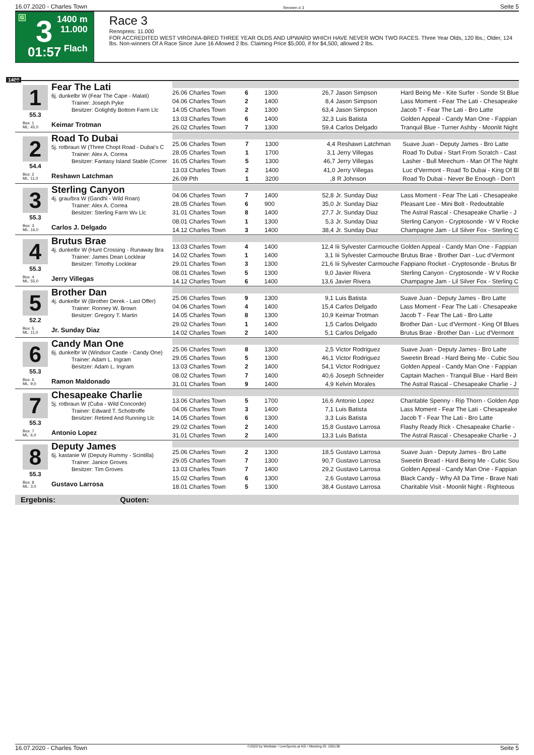16.07.2020 - Charles Town Rennen # 3 Seite 5
G 3
01:57
1400 m
11.000
Flach
Race 3
Rennpreis: 11.000
FOR ACCREDITED WEST VIRGINIA-BRED THREE YEAR OLDS AND UPWARD WHICH HAVE NEVER WON TWO RACES. Three Year Olds, 120 lbs.; Older, 124 lbs. Non-winners Of A Race Since June 16 Allowed 2 lbs. Claiming Price $5,000, if for $4,500, allowed 2 lbs.
1400
1
55.3
Box: 1
ML: 45,0
Fear The Lati
6j. dunkelbr W (Fear The Cape - Malati)
Trainer: Joseph Pyke
Besitzer: Golightly Bottom Farm Llc
Keimar Trotman
| 26.06 Charles Town | 6 | 1300 | 26,7 | Jason Simpson | Hard Being Me - Kite Surfer - Sonde St Blue |
| 04.06 Charles Town | 2 | 1400 | 8,4 | Jason Simpson | Lass Moment - Fear The Lati - Chesapeake |
| 14.05 Charles Town | 2 | 1300 | 63,4 | Jason Simpson | Jacob T - Fear The Lati - Bro Latte |
| 13.03 Charles Town | 6 | 1400 | 32,3 | Luis Batista | Golden Appeal - Candy Man One - Fappian |
| 26.02 Charles Town | 7 | 1300 | 59,4 | Carlos Delgado | Tranquil Blue - Turner Ashby - Moonlit Night |
2
54.4
Box: 2
ML: 11,0
Road To Dubai
5j. rotbraun W (Three Chopt Road - Dubai's C
Trainer: Alex A. Correa
Besitzer: Fantasy Island Stable (Correr
Reshawn Latchman
| 25.06 Charles Town | 7 | 1300 | 4,4 | Reshawn Latchman | Suave Juan - Deputy James - Bro Latte |
| 28.05 Charles Town | 1 | 1700 | 3,1 | Jerry Villegas | Road To Dubai - Start From Scratch - Cast |
| 16.05 Charles Town | 5 | 1300 | 46,7 | Jerry Villegas | Lasher - Bull Meechum - Man Of The Night |
| 13.03 Charles Town | 2 | 1400 | 41,0 | Jerry Villegas | Luc d'Vermont - Road To Dubai - King Of Bl |
| 26.09 Pth | 1 | 3200 | ,8 | R Johnson | Road To Dubai - Never Be Enough - Don't |
3
55.3
Box: 3
ML: 16,0
Sterling Canyon
4j. grau/bra W (Gandhi - Wild Roan)
Trainer: Alex A. Correa
Besitzer: Sterling Farm Wv Llc
Carlos J. Delgado
| 04.06 Charles Town | 7 | 1400 | 52,8 | Jr. Sunday Diaz | Lass Moment - Fear The Lati - Chesapeake |
| 28.05 Charles Town | 6 | 900 | 35,0 | Jr. Sunday Diaz | Pleasant Lee - Mini Bolt - Redoubtable |
| 31.01 Charles Town | 8 | 1400 | 27,7 | Jr. Sunday Diaz | The Astral Rascal - Chesapeake Charlie - J |
| 08.01 Charles Town | 1 | 1300 | 5,3 | Jr. Sunday Diaz | Sterling Canyon - Cryptosonde - W V Rocke |
| 14.12 Charles Town | 3 | 1400 | 38,4 | Jr. Sunday Diaz | Champagne Jam - Lil Silver Fox - Sterling C |
4
55.3
Box: 4
ML: 55,0
Brutus Brae
4j. dunkelbr W (Hunt Crossing - Runaway Bra
Trainer: James Dean Locklear
Besitzer: Timothy Locklear
Jerry Villegas
| 13.03 Charles Town | 4 | 1400 | 12,4 | Iii Sylvester Carmouche | Golden Appeal - Candy Man One - Fappian |
| 14.02 Charles Town | 1 | 1400 | 3,1 | Iii Sylvester Carmouche | Brutus Brae - Brother Dan - Luc d'Vermont |
| 29.01 Charles Town | 3 | 1300 | 21,6 | Iii Sylvester Carmouche | Fappiano Rocket - Cryptosonde - Brutus Br |
| 08.01 Charles Town | 5 | 1300 | 9,0 | Javier Rivera | Sterling Canyon - Cryptosonde - W V Rocke |
| 14.12 Charles Town | 6 | 1400 | 13,6 | Javier Rivera | Champagne Jam - Lil Silver Fox - Sterling C |
5
52.2
Box: 5
ML: 11,0
Brother Dan
4j. dunkelbr W (Brother Derek - Last Offer)
Trainer: Ronney W. Brown
Besitzer: Gregory T. Martin
Jr. Sunday Diaz
| 25.06 Charles Town | 9 | 1300 | 9,1 | Luis Batista | Suave Juan - Deputy James - Bro Latte |
| 04.06 Charles Town | 4 | 1400 | 15,4 | Carlos Delgado | Lass Moment - Fear The Lati - Chesapeake |
| 14.05 Charles Town | 8 | 1300 | 10,9 | Keimar Trotman | Jacob T - Fear The Lati - Bro Latte |
| 29.02 Charles Town | 1 | 1400 | 1,5 | Carlos Delgado | Brother Dan - Luc d'Vermont - King Of Blues |
| 14.02 Charles Town | 2 | 1400 | 5,1 | Carlos Delgado | Brutus Brae - Brother Dan - Luc d'Vermont |
6
55.3
Box: 6
ML: 9,0
Candy Man One
6j. dunkelbr W (Windsor Castle - Candy One)
Trainer: Adam L. Ingram
Besitzer: Adam L. Ingram
Ramon Maldonado
| 25.06 Charles Town | 8 | 1300 | 2,5 | Victor Rodriguez | Suave Juan - Deputy James - Bro Latte |
| 29.05 Charles Town | 5 | 1300 | 46,1 | Victor Rodriguez | Sweetin Bread - Hard Being Me - Cubic Sou |
| 13.03 Charles Town | 2 | 1400 | 54,1 | Victor Rodriguez | Golden Appeal - Candy Man One - Fappian |
| 08.02 Charles Town | 7 | 1400 | 40,6 | Joseph Schneider | Captain Machen - Tranquil Blue - Hard Bein |
| 31.01 Charles Town | 9 | 1400 | 4,9 | Kelvin Morales | The Astral Rascal - Chesapeake Charlie - J |
7
55.3
Box: 7
ML: 6,0
Chesapeake Charlie
5j. rotbraun W (Cuba - Wild Concorde)
Trainer: Edward T. Schottroffe
Besitzer: Retired And Running Llc
Antonio Lopez
| 13.06 Charles Town | 5 | 1700 | 16,6 | Antonio Lopez | Charitable Spenny - Rip Thorn - Golden App |
| 04.06 Charles Town | 3 | 1400 | 7,1 | Luis Batista | Lass Moment - Fear The Lati - Chesapeake |
| 14.05 Charles Town | 6 | 1300 | 3,3 | Luis Batista | Jacob T - Fear The Lati - Bro Latte |
| 29.02 Charles Town | 2 | 1400 | 15,8 | Gustavo Larrosa | Flashy Ready Rick - Chesapeake Charlie - |
| 31.01 Charles Town | 2 | 1400 | 13,3 | Luis Batista | The Astral Rascal - Chesapeake Charlie - J |
8
55.3
Box: 8
ML: 3,0
Deputy James
6j. kastanie W (Deputy Rummy - Scintilla)
Trainer: Janice Groves
Besitzer: Tim Groves
Gustavo Larrosa
| 25.06 Charles Town | 2 | 1300 | 18,5 | Gustavo Larrosa | Suave Juan - Deputy James - Bro Latte |
| 29.05 Charles Town | 7 | 1300 | 90,7 | Gustavo Larrosa | Sweetin Bread - Hard Being Me - Cubic Sou |
| 13.03 Charles Town | 7 | 1400 | 29,2 | Gustavo Larrosa | Golden Appeal - Candy Man One - Fappian |
| 15.02 Charles Town | 6 | 1300 | 2,6 | Gustavo Larrosa | Black Candy - Why All Da Time - Brave Nati |
| 18.01 Charles Town | 5 | 1300 | 38,4 | Gustavo Larrosa | Charitable Visit - Moonlit Night - Righteous |
Ergebnis: Quoten:
16.07.2020 - Charles Town ©2020 by Wettstar / LiveSports.at KG / Meeting ID: 206138 Seite 5